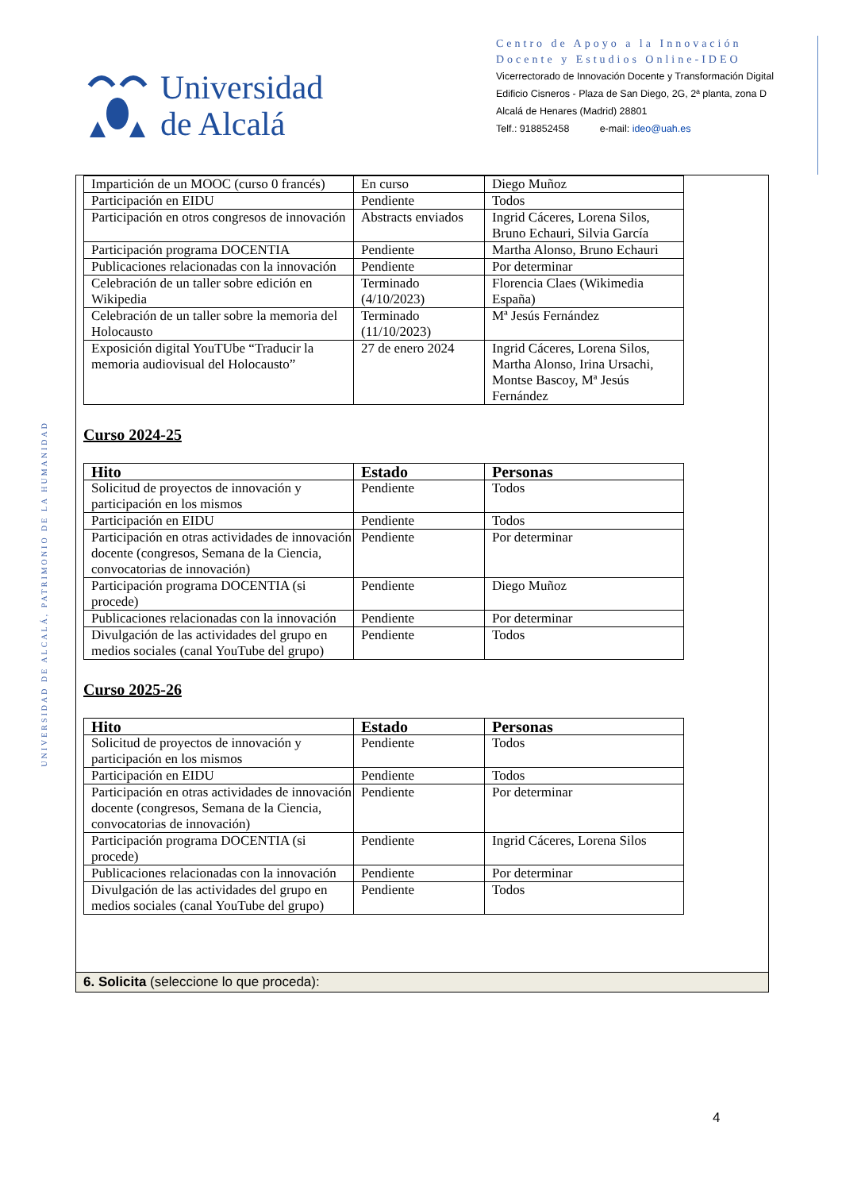Universidad
de Alcalá
Centro de Apoyo a la Innovación Docente y Estudios Online-IDEO
Vicerrectorado de Innovación Docente y Transformación Digital
Edificio Cisneros - Plaza de San Diego, 2G, 2ª planta, zona D
Alcalá de Henares (Madrid) 28801
Telf.: 918852458 e-mail: ideo@uah.es
UNIVERSIDAD DE ALCALÁ, PATRIMONIO DE LA HUMANIDAD
| Impartición de un MOOC (curso 0 francés) | En curso | Diego Muñoz |
| Participación en EIDU | Pendiente | Todos |
| Participación en otros congresos de innovación | Abstracts enviados | Ingrid Cáceres, Lorena Silos, Bruno Echauri, Silvia García |
| Participación programa DOCENTIA | Pendiente | Martha Alonso, Bruno Echauri |
| Publicaciones relacionadas con la innovación | Pendiente | Por determinar |
| Celebración de un taller sobre edición en Wikipedia | Terminado (4/10/2023) | Florencia Claes (Wikimedia España) |
| Celebración de un taller sobre la memoria del Holocausto | Terminado (11/10/2023) | Mª Jesús Fernández |
| Exposición digital YouTUbe “Traducir la memoria audiovisual del Holocausto” | 27 de enero 2024 | Ingrid Cáceres, Lorena Silos, Martha Alonso, Irina Ursachi, Montse Bascoy, Mª Jesús Fernández |
Curso 2024-25
| Hito | Estado | Personas |
| --- | --- | --- |
| Solicitud de proyectos de innovación y participación en los mismos | Pendiente | Todos |
| Participación en EIDU | Pendiente | Todos |
| Participación en otras actividades de innovación docente (congresos, Semana de la Ciencia, convocatorias de innovación) | Pendiente | Por determinar |
| Participación programa DOCENTIA (si procede) | Pendiente | Diego Muñoz |
| Publicaciones relacionadas con la innovación | Pendiente | Por determinar |
| Divulgación de las actividades del grupo en medios sociales (canal YouTube del grupo) | Pendiente | Todos |
Curso 2025-26
| Hito | Estado | Personas |
| --- | --- | --- |
| Solicitud de proyectos de innovación y participación en los mismos | Pendiente | Todos |
| Participación en EIDU | Pendiente | Todos |
| Participación en otras actividades de innovación docente (congresos, Semana de la Ciencia, convocatorias de innovación) | Pendiente | Por determinar |
| Participación programa DOCENTIA (si procede) | Pendiente | Ingrid Cáceres, Lorena Silos |
| Publicaciones relacionadas con la innovación | Pendiente | Por determinar |
| Divulgación de las actividades del grupo en medios sociales (canal YouTube del grupo) | Pendiente | Todos |
6. Solicita (seleccione lo que proceda):
4